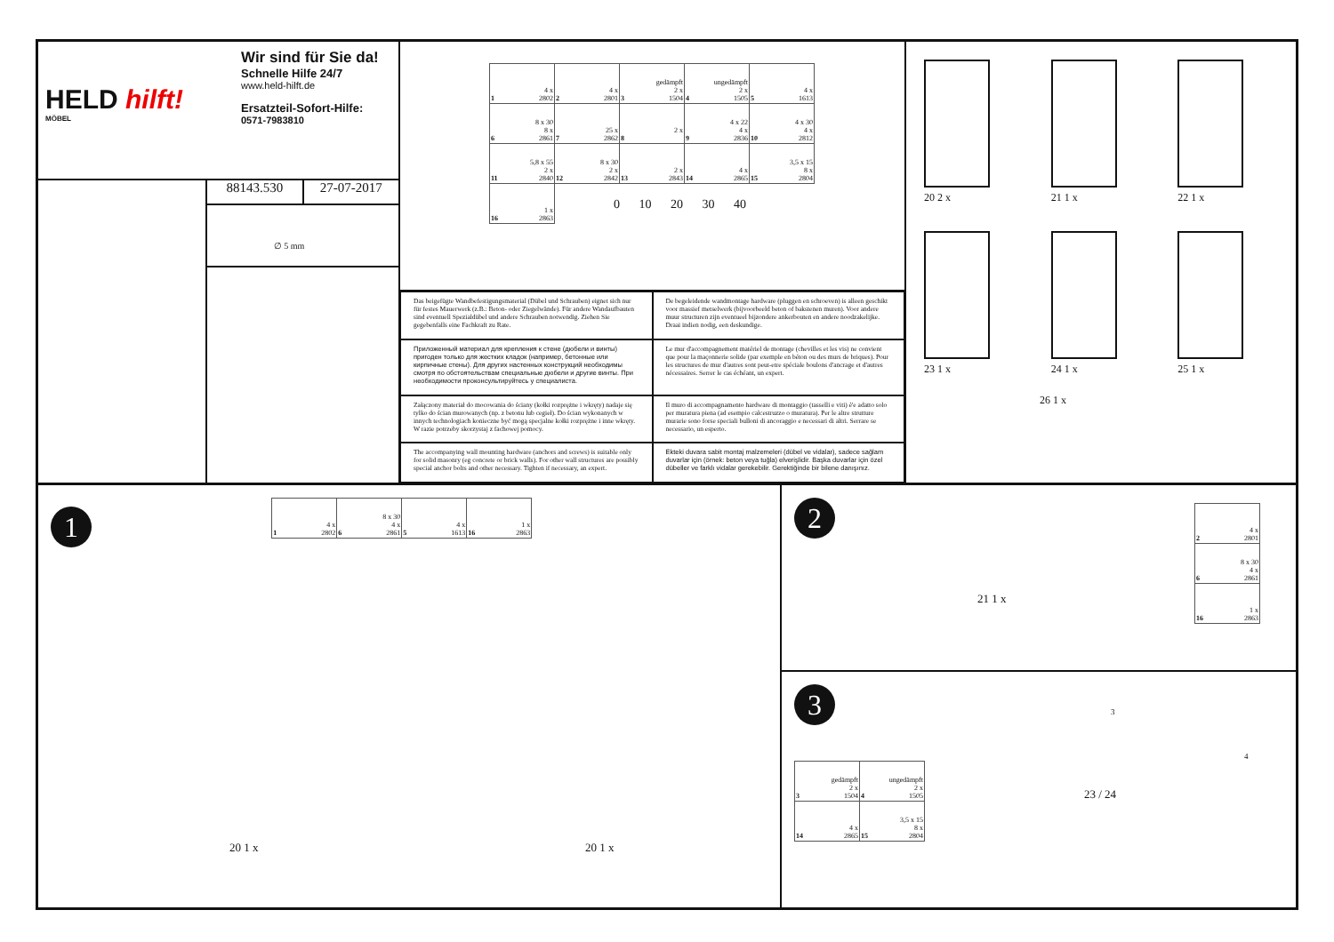HELD hilft!
MÖBEL
Wir sind für Sie da!
Schnelle Hilfe 24/7
www.held-hilft.de
Ersatzteil-Sofort-Hilfe:
0571-7983810
88143.530 27-07-2017
∅ 5 mm
| 4 x 2802 1 | 4 x 2801 2 | gedämpft 2 x 1504 3 | ungedämpft 2 x 1505 4 | 4 x 1613 5 |
| 8 x 30 8 x 2861 6 | 25 x 2862 7 | 2 x 8 | 4 x 22 4 x 2836 9 | 4 x 30 4 x 2812 10 |
| 5,8 x 55 2 x 2840 11 | 8 x 30 2 x 2842 12 | 2 x 2843 13 | 4 x 2865 14 | 3,5 x 15 8 x 2804 15 |
| 1 x 2863 16 | | | | |
0 10 20 30 40
Das beigefügte Wandbefestigungsmaterial (Dübel und Schrauben) eignet sich nur für festes Mauerwerk (z.B.: Beton- oder Ziegelwände). Für andere Wandaufbauten sind eventuell Spezialdübel und andere Schrauben notwendig. Ziehen Sie gegebenfalls eine Fachkraft zu Rate.
De begeleidende wandmontage hardware (pluggen en schroeven) is alleen geschikt voor massief metselwerk (bijvoorbeeld beton of bakstenen muren). Voor andere muur structuren zijn eventueel bijzondere ankerbouten en andere noodzakelijke. Draai indien nodig, een deskundige.
Приложенный материал для крепления к стене (дюбели и винты) пригоден только для жестких кладок (например, бетонные или кирпичные стены). Для других настенных конструкций необходимы смотря по обстоятельствам специальные дюбели и другие винты. При необходимости проконсультируйтесь у специалиста.
Le mur d'accompagnement matériel de montage (chevilles et les vis) ne convient que pour la maçonnerie solide (par exemple en béton ou des murs de briques). Pour les structures de mur d'autres sont peut-etre spéciale boulons d'ancrage et d'autres nécessaires. Serrer le cas échéant, un expert.
Załączony materiał do mocowania do ściany (kołki rozprężne i wkręty) nadaje się tylko do ścian murowanych (np. z betonu lub cegieł). Do ścian wykonanych w innych technologiach konieczne być mogą specjalne kołki rozprężne i inne wkręty. W razie potrzeby skorzystaj z fachowej pomocy.
Il muro di accompagnamento hardware di montaggio (tasselli e viti) è'e adatto solo per muratura piena (ad esempio calcestruzzo o muratura). Per le altre strutture murarie sono forse speciali bulloni di ancoraggio e necessari di altri. Serrare se necessario, un esperto.
The accompanying wall mounting hardware (anchors and screws) is suitable only for solid masonry (eg concrete or brick walls). For other wall structures are possibly special anchor bolts and other necessary. Tighten if necessary, an expert.
Ekteki duvara sabit montaj malzemeleri (dübel ve vidalar), sadece sağlam duvarlar için (örnek: beton veya tuğla) elverişlidir. Başka duvarlar için özel dübeller ve farklı vidalar gerekebilir. Gerektiğinde bir bilene danışınız.
20 2 x
21 1 x
22 1 x
23 1 x
24 1 x
25 1 x
26 1 x
1
| 4 x 2802 1 | 8 x 30 4 x 2861 6 | 4 x 1613 5 | 1 x 2863 16 |
20 1 x 20 1 x
2
21 1 x
| 4 x 2801 2 |
| 8 x 30 4 x 2861 6 |
| 1 x 2863 16 |
3
| gedämpft 2 x 1504 3 | ungedämpft 2 x 1505 4 |
| 4 x 2865 14 | 3,5 x 15 8 x 2804 15 |
3
4
23 / 24